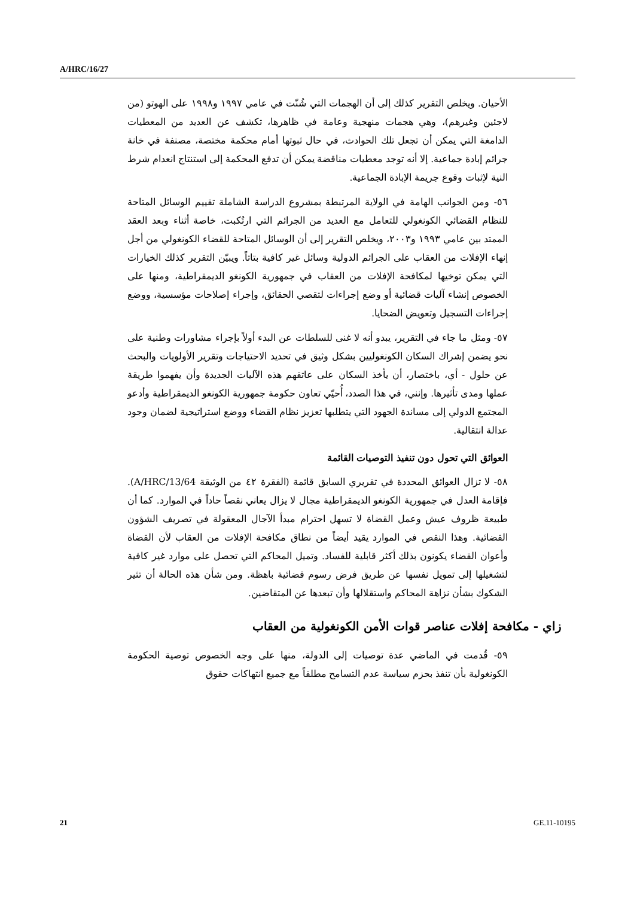A/HRC/16/27
الأحيان. ويخلص التقرير كذلك إلى أن الهجمات التي شُنّت في عامي ١٩٩٧ و١٩٩٨ على الهوتو (من لاجئين وغيرهم)، وهي هجمات منهجية وعامة في ظاهرها، تكشف عن العديد من المعطيات الدامغة التي يمكن أن تجعل تلك الحوادث، في حال ثبوتها أمام محكمة مختصة، مصنفة في خانة جرائم إبادة جماعية. إلا أنه توجد معطيات مناقضة يمكن أن تدفع المحكمة إلى استنتاج انعدام شرط النية لإثبات وقوع جريمة الإبادة الجماعية.
٥٦- ومن الجوانب الهامة في الولاية المرتبطة بمشروع الدراسة الشاملة تقييم الوسائل المتاحة للنظام القضائي الكونغولي للتعامل مع العديد من الجرائم التي ارتُكبت، خاصة أثناء وبعد العقد الممتد بين عامي ١٩٩٣ و٢٠٠٣، ويخلص التقرير إلى أن الوسائل المتاحة للقضاء الكونغولي من أجل إنهاء الإفلات من العقاب على الجرائم الدولية وسائل غير كافية بتاتاً. ويبيّن التقرير كذلك الخيارات التي يمكن توخيها لمكافحة الإفلات من العقاب في جمهورية الكونغو الديمقراطية، ومنها على الخصوص إنشاء آليات قضائية أو وضع إجراءات لتقصي الحقائق، وإجراء إصلاحات مؤسسية، ووضع إجراءات التسجيل وتعويض الضحايا.
٥٧- ومثل ما جاء في التقرير، يبدو أنه لا غنى للسلطات عن البدء أولاً بإجراء مشاورات وطنية على نحو يضمن إشراك السكان الكونغوليين بشكل وثيق في تحديد الاحتياجات وتقرير الأولويات والبحث عن حلول - أي، باختصار، أن يأخذ السكان على عاتقهم هذه الآليات الجديدة وأن يفهموا طريقة عملها ومدى تأثيرها. وإنني، في هذا الصدد، أُحيّي تعاون حكومة جمهورية الكونغو الديمقراطية وأدعو المجتمع الدولي إلى مساندة الجهود التي يتطلبها تعزيز نظام القضاء ووضع استراتيجية لضمان وجود عدالة انتقالية.
العوائق التي تحول دون تنفيذ التوصيات القائمة
٥٨- لا تزال العوائق المحددة في تقريري السابق قائمة (الفقرة ٤٢ من الوثيقة A/HRC/13/64). فإقامة العدل في جمهورية الكونغو الديمقراطية مجال لا يزال يعاني نقصاً حاداً في الموارد. كما أن طبيعة ظروف عيش وعمل القضاة لا تسهل احترام مبدأ الآجال المعقولة في تصريف الشؤون القضائية. وهذا النقص في الموارد يقيد أيضاً من نطاق مكافحة الإفلات من العقاب لأن القضاة وأعوان القضاء يكونون بذلك أكثر قابلية للفساد. وتميل المحاكم التي تحصل على موارد غير كافية لتشغيلها إلى تمويل نفسها عن طريق فرض رسوم قضائية باهظة. ومن شأن هذه الحالة أن تثير الشكوك بشأن نزاهة المحاكم واستقلالها وأن تبعدها عن المتقاضين.
زاي - مكافحة إفلات عناصر قوات الأمن الكونغولية من العقاب
٥٩- قُدمت في الماضي عدة توصيات إلى الدولة، منها على وجه الخصوص توصية الحكومة الكونغولية بأن تنفذ بحزم سياسة عدم التسامح مطلقاً مع جميع انتهاكات حقوق
21 GE.11-10195